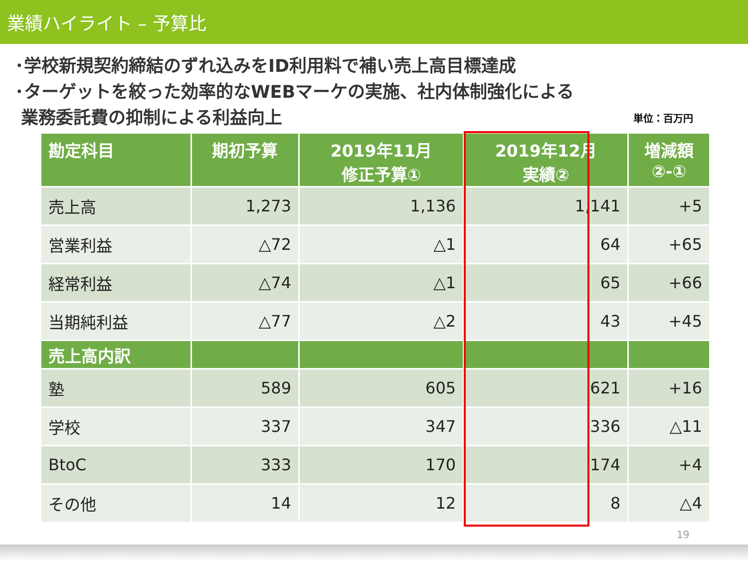業績ハイライト – 予算比
･学校新規契約締結のずれ込みをID利用料で補い売上高目標達成
･ターゲットを絞った効率的なWEBマーケの実施、社内体制強化による
業務委託費の抑制による利益向上
単位：百万円
| 勘定科目 | 期初予算 | 2019年11月 修正予算① | 2019年12月 実績② | 増減額 ②-① |
| --- | --- | --- | --- | --- |
| 売上高 | 1,273 | 1,136 | 1,141 | +5 |
| 営業利益 | △72 | △1 | 64 | +65 |
| 経常利益 | △74 | △1 | 65 | +66 |
| 当期純利益 | △77 | △2 | 43 | +45 |
| 売上高内訳 | | | | |
| 塾 | 589 | 605 | 621 | +16 |
| 学校 | 337 | 347 | 336 | △11 |
| BtoC | 333 | 170 | 174 | +4 |
| その他 | 14 | 12 | 8 | △4 |
19